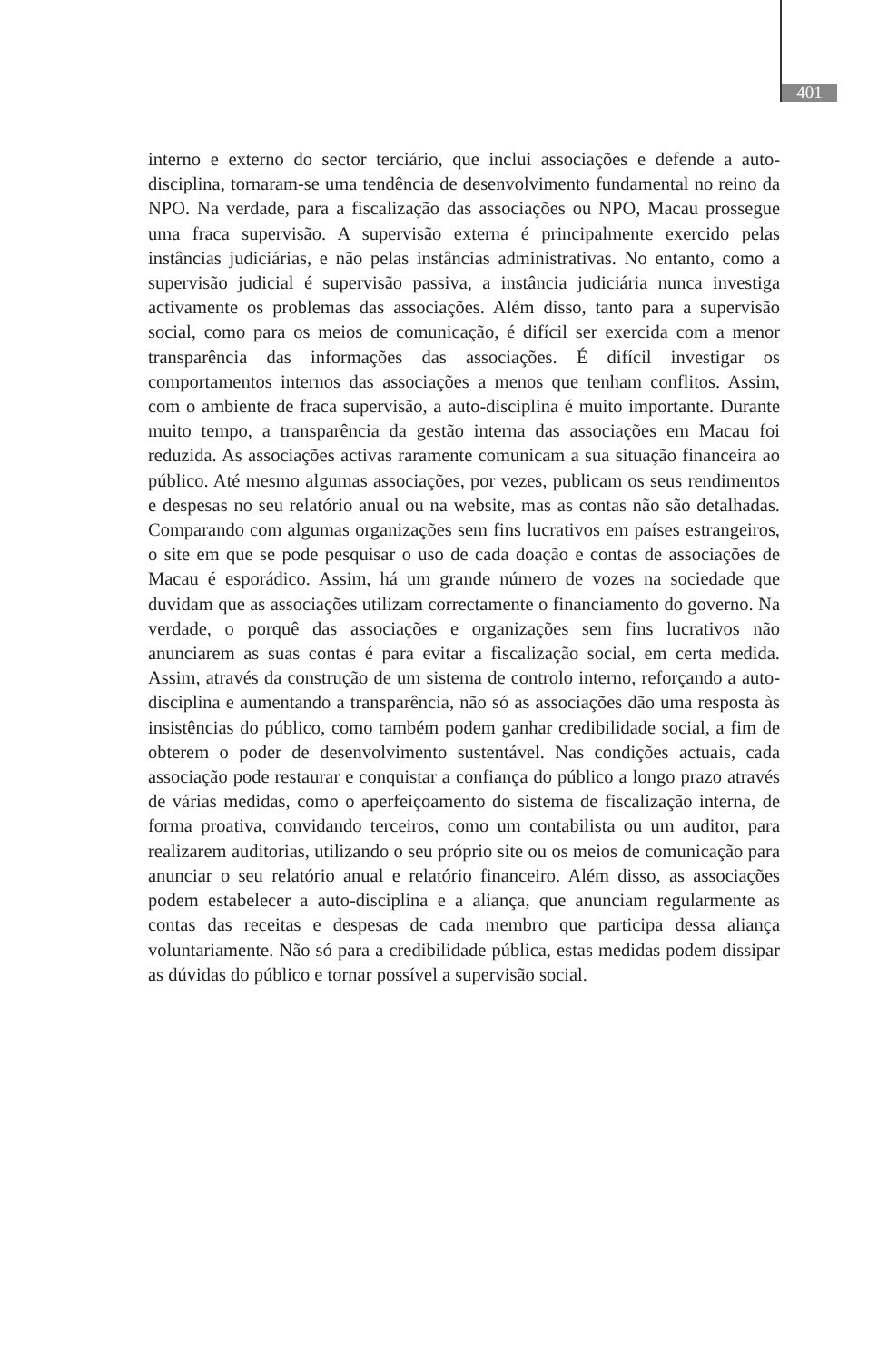401
interno e externo do sector terciário, que inclui associações e defende a auto-disciplina, tornaram-se uma tendência de desenvolvimento fundamental no reino da NPO. Na verdade, para a fiscalização das associações ou NPO, Macau prossegue uma fraca supervisão. A supervisão externa é principalmente exercido pelas instâncias judiciárias, e não pelas instâncias administrativas. No entanto, como a supervisão judicial é supervisão passiva, a instância judiciária nunca investiga activamente os problemas das associações. Além disso, tanto para a supervisão social, como para os meios de comunicação, é difícil ser exercida com a menor transparência das informações das associações. É difícil investigar os comportamentos internos das associações a menos que tenham conflitos. Assim, com o ambiente de fraca supervisão, a auto-disciplina é muito importante. Durante muito tempo, a transparência da gestão interna das associações em Macau foi reduzida. As associações activas raramente comunicam a sua situação financeira ao público. Até mesmo algumas associações, por vezes, publicam os seus rendimentos e despesas no seu relatório anual ou na website, mas as contas não são detalhadas. Comparando com algumas organizações sem fins lucrativos em países estrangeiros, o site em que se pode pesquisar o uso de cada doação e contas de associações de Macau é esporádico. Assim, há um grande número de vozes na sociedade que duvidam que as associações utilizam correctamente o financiamento do governo. Na verdade, o porquê das associações e organizações sem fins lucrativos não anunciarem as suas contas é para evitar a fiscalização social, em certa medida. Assim, através da construção de um sistema de controlo interno, reforçando a auto-disciplina e aumentando a transparência, não só as associações dão uma resposta às insistências do público, como também podem ganhar credibilidade social, a fim de obterem o poder de desenvolvimento sustentável. Nas condições actuais, cada associação pode restaurar e conquistar a confiança do público a longo prazo através de várias medidas, como o aperfeiçoamento do sistema de fiscalização interna, de forma proativa, convidando terceiros, como um contabilista ou um auditor, para realizarem auditorias, utilizando o seu próprio site ou os meios de comunicação para anunciar o seu relatório anual e relatório financeiro. Além disso, as associações podem estabelecer a auto-disciplina e a aliança, que anunciam regularmente as contas das receitas e despesas de cada membro que participa dessa aliança voluntariamente. Não só para a credibilidade pública, estas medidas podem dissipar as dúvidas do público e tornar possível a supervisão social.